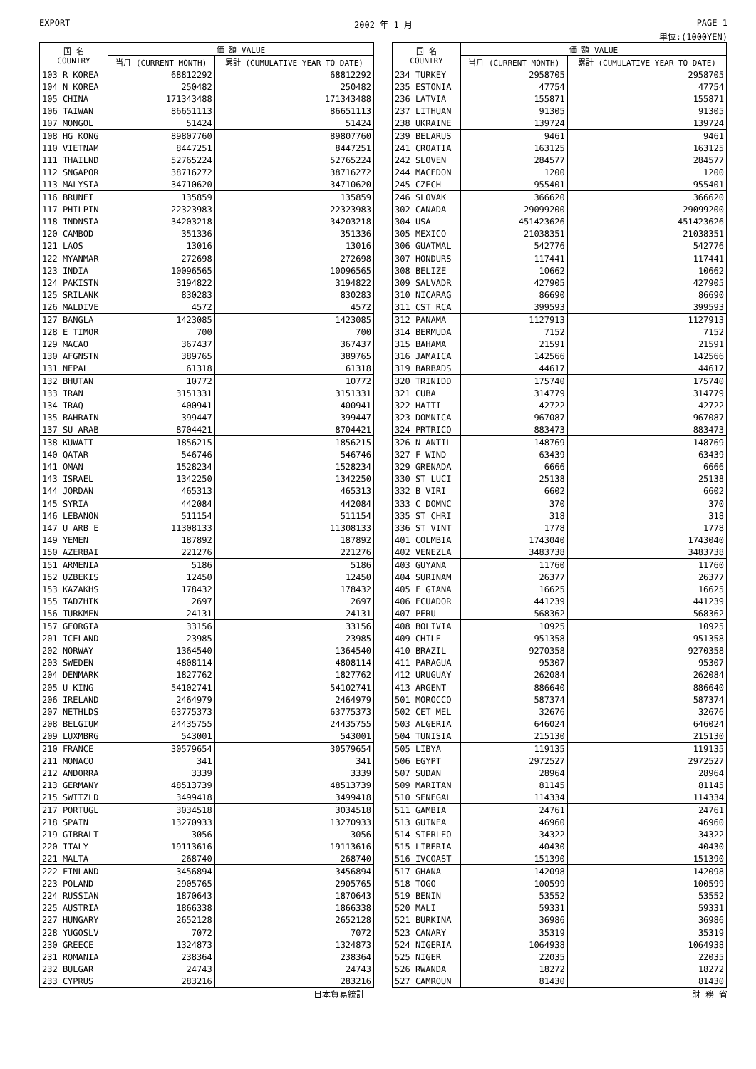EXPORT 2002 年 1 月 PAGE 1
単位:(1000YEN)
| 国 名 COUNTRY | 価 額 VALUE | |
| --- | --- | --- |
| | 当月 (CURRENT MONTH) | 累計 (CUMULATIVE YEAR TO DATE) |
| 103 R KOREA | 68812292 | 68812292 |
| 104 N KOREA | 250482 | 250482 |
| 105 CHINA | 171343488 | 171343488 |
| 106 TAIWAN | 86651113 | 86651113 |
| 107 MONGOL | 51424 | 51424 |
| 108 HG KONG | 89807760 | 89807760 |
| 110 VIETNAM | 8447251 | 8447251 |
| 111 THAILND | 52765224 | 52765224 |
| 112 SNGAPOR | 38716272 | 38716272 |
| 113 MALYSIA | 34710620 | 34710620 |
| 116 BRUNEI | 135859 | 135859 |
| 117 PHILPIN | 22323983 | 22323983 |
| 118 INDNSIA | 34203218 | 34203218 |
| 120 CAMBOD | 351336 | 351336 |
| 121 LAOS | 13016 | 13016 |
| 122 MYANMAR | 272698 | 272698 |
| 123 INDIA | 10096565 | 10096565 |
| 124 PAKISTN | 3194822 | 3194822 |
| 125 SRILANK | 830283 | 830283 |
| 126 MALDIVE | 4572 | 4572 |
| 127 BANGLA | 1423085 | 1423085 |
| 128 E TIMOR | 700 | 700 |
| 129 MACAO | 367437 | 367437 |
| 130 AFGNSTN | 389765 | 389765 |
| 131 NEPAL | 61318 | 61318 |
| 132 BHUTAN | 10772 | 10772 |
| 133 IRAN | 3151331 | 3151331 |
| 134 IRAQ | 400941 | 400941 |
| 135 BAHRAIN | 399447 | 399447 |
| 137 SU ARAB | 8704421 | 8704421 |
| 138 KUWAIT | 1856215 | 1856215 |
| 140 QATAR | 546746 | 546746 |
| 141 OMAN | 1528234 | 1528234 |
| 143 ISRAEL | 1342250 | 1342250 |
| 144 JORDAN | 465313 | 465313 |
| 145 SYRIA | 442084 | 442084 |
| 146 LEBANON | 511154 | 511154 |
| 147 U ARB E | 11308133 | 11308133 |
| 149 YEMEN | 187892 | 187892 |
| 150 AZERBAI | 221276 | 221276 |
| 151 ARMENIA | 5186 | 5186 |
| 152 UZBEKIS | 12450 | 12450 |
| 153 KAZAKHS | 178432 | 178432 |
| 155 TADZHIK | 2697 | 2697 |
| 156 TURKMEN | 24131 | 24131 |
| 157 GEORGIA | 33156 | 33156 |
| 201 ICELAND | 23985 | 23985 |
| 202 NORWAY | 1364540 | 1364540 |
| 203 SWEDEN | 4808114 | 4808114 |
| 204 DENMARK | 1827762 | 1827762 |
| 205 U KING | 54102741 | 54102741 |
| 206 IRELAND | 2464979 | 2464979 |
| 207 NETHLDS | 63775373 | 63775373 |
| 208 BELGIUM | 24435755 | 24435755 |
| 209 LUXMBRG | 543001 | 543001 |
| 210 FRANCE | 30579654 | 30579654 |
| 211 MONACO | 341 | 341 |
| 212 ANDORRA | 3339 | 3339 |
| 213 GERMANY | 48513739 | 48513739 |
| 215 SWITZLD | 3499418 | 3499418 |
| 217 PORTUGL | 3034518 | 3034518 |
| 218 SPAIN | 13270933 | 13270933 |
| 219 GIBRALT | 3056 | 3056 |
| 220 ITALY | 19113616 | 19113616 |
| 221 MALTA | 268740 | 268740 |
| 222 FINLAND | 3456894 | 3456894 |
| 223 POLAND | 2905765 | 2905765 |
| 224 RUSSIAN | 1870643 | 1870643 |
| 225 AUSTRIA | 1866338 | 1866338 |
| 227 HUNGARY | 2652128 | 2652128 |
| 228 YUGOSLV | 7072 | 7072 |
| 230 GREECE | 1324873 | 1324873 |
| 231 ROMANIA | 238364 | 238364 |
| 232 BULGAR | 24743 | 24743 |
| 233 CYPRUS | 283216 | 283216 |
| 国 名 COUNTRY | 価 額 VALUE | |
| --- | --- | --- |
| | 当月 (CURRENT MONTH) | 累計 (CUMULATIVE YEAR TO DATE) |
| 234 TURKEY | 2958705 | 2958705 |
| 235 ESTONIA | 47754 | 47754 |
| 236 LATVIA | 155871 | 155871 |
| 237 LITHUAN | 91305 | 91305 |
| 238 UKRAINE | 139724 | 139724 |
| 239 BELARUS | 9461 | 9461 |
| 241 CROATIA | 163125 | 163125 |
| 242 SLOVEN | 284577 | 284577 |
| 244 MACEDON | 1200 | 1200 |
| 245 CZECH | 955401 | 955401 |
| 246 SLOVAK | 366620 | 366620 |
| 302 CANADA | 29099200 | 29099200 |
| 304 USA | 451423626 | 451423626 |
| 305 MEXICO | 21038351 | 21038351 |
| 306 GUATMAL | 542776 | 542776 |
| 307 HONDURS | 117441 | 117441 |
| 308 BELIZE | 10662 | 10662 |
| 309 SALVADR | 427905 | 427905 |
| 310 NICARAG | 86690 | 86690 |
| 311 CST RCA | 399593 | 399593 |
| 312 PANAMA | 1127913 | 1127913 |
| 314 BERMUDA | 7152 | 7152 |
| 315 BAHAMA | 21591 | 21591 |
| 316 JAMAICA | 142566 | 142566 |
| 319 BARBADS | 44617 | 44617 |
| 320 TRINIDD | 175740 | 175740 |
| 321 CUBA | 314779 | 314779 |
| 322 HAITI | 42722 | 42722 |
| 323 DOMNICA | 967087 | 967087 |
| 324 PRTRICO | 883473 | 883473 |
| 326 N ANTIL | 148769 | 148769 |
| 327 F WIND | 63439 | 63439 |
| 329 GRENADA | 6666 | 6666 |
| 330 ST LUCI | 25138 | 25138 |
| 332 B VIRI | 6602 | 6602 |
| 333 C DOMNC | 370 | 370 |
| 335 ST CHRI | 318 | 318 |
| 336 ST VINT | 1778 | 1778 |
| 401 COLMBIA | 1743040 | 1743040 |
| 402 VENEZLA | 3483738 | 3483738 |
| 403 GUYANA | 11760 | 11760 |
| 404 SURINAM | 26377 | 26377 |
| 405 F GIANA | 16625 | 16625 |
| 406 ECUADOR | 441239 | 441239 |
| 407 PERU | 568362 | 568362 |
| 408 BOLIVIA | 10925 | 10925 |
| 409 CHILE | 951358 | 951358 |
| 410 BRAZIL | 9270358 | 9270358 |
| 411 PARAGUA | 95307 | 95307 |
| 412 URUGUAY | 262084 | 262084 |
| 413 ARGENT | 886640 | 886640 |
| 501 MOROCCO | 587374 | 587374 |
| 502 CET MEL | 32676 | 32676 |
| 503 ALGERIA | 646024 | 646024 |
| 504 TUNISIA | 215130 | 215130 |
| 505 LIBYA | 119135 | 119135 |
| 506 EGYPT | 2972527 | 2972527 |
| 507 SUDAN | 28964 | 28964 |
| 509 MARITAN | 81145 | 81145 |
| 510 SENEGAL | 114334 | 114334 |
| 511 GAMBIA | 24761 | 24761 |
| 513 GUINEA | 46960 | 46960 |
| 514 SIERLEO | 34322 | 34322 |
| 515 LIBERIA | 40430 | 40430 |
| 516 IVCOAST | 151390 | 151390 |
| 517 GHANA | 142098 | 142098 |
| 518 TOGO | 100599 | 100599 |
| 519 BENIN | 53552 | 53552 |
| 520 MALI | 59331 | 59331 |
| 521 BURKINA | 36986 | 36986 |
| 523 CANARY | 35319 | 35319 |
| 524 NIGERIA | 1064938 | 1064938 |
| 525 NIGER | 22035 | 22035 |
| 526 RWANDA | 18272 | 18272 |
| 527 CAMROUN | 81430 | 81430 |
日本貿易統計 財 務 省